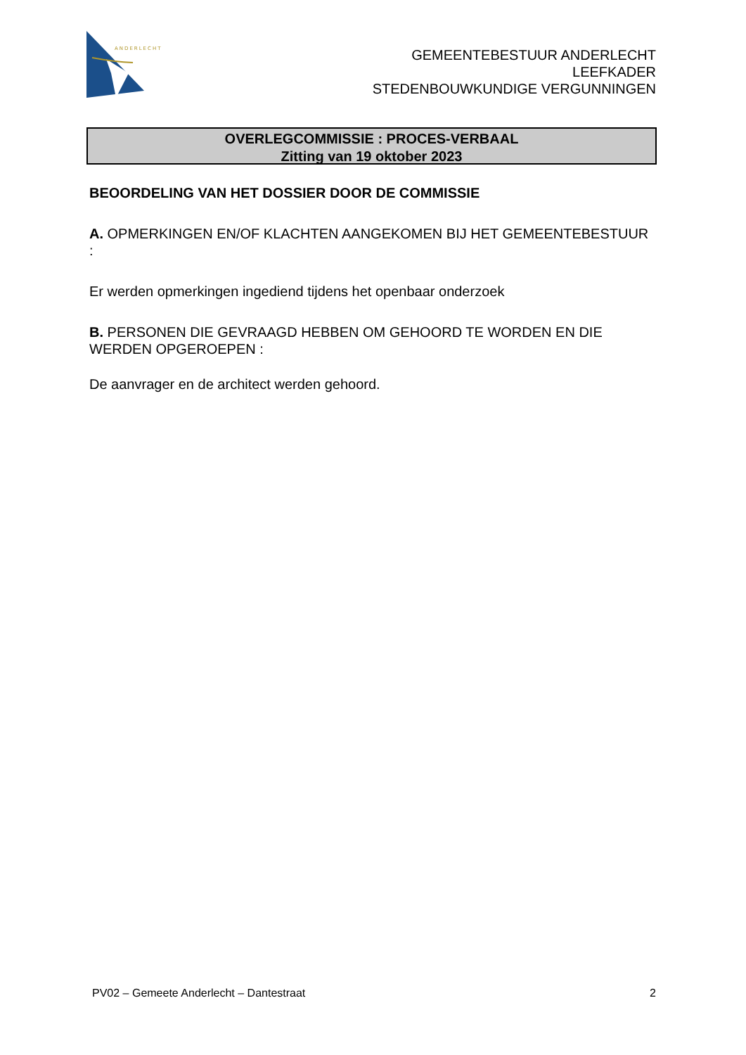ANDERLECHT
GEMEENTEBESTUUR ANDERLECHT
LEEFKADER
STEDENBOUWKUNDIGE VERGUNNINGEN
OVERLEGCOMMISSIE : PROCES-VERBAAL
Zitting van 19 oktober 2023
BEOORDELING VAN HET DOSSIER DOOR DE COMMISSIE
A. OPMERKINGEN EN/OF KLACHTEN AANGEKOMEN BIJ HET GEMEENTEBESTUUR :
Er werden opmerkingen ingediend tijdens het openbaar onderzoek
B. PERSONEN DIE GEVRAAGD HEBBEN OM GEHOORD TE WORDEN EN DIE WERDEN OPGEROEPEN :
De aanvrager en de architect werden gehoord.
PV02 – Gemeete Anderlecht – Dantestraat 2